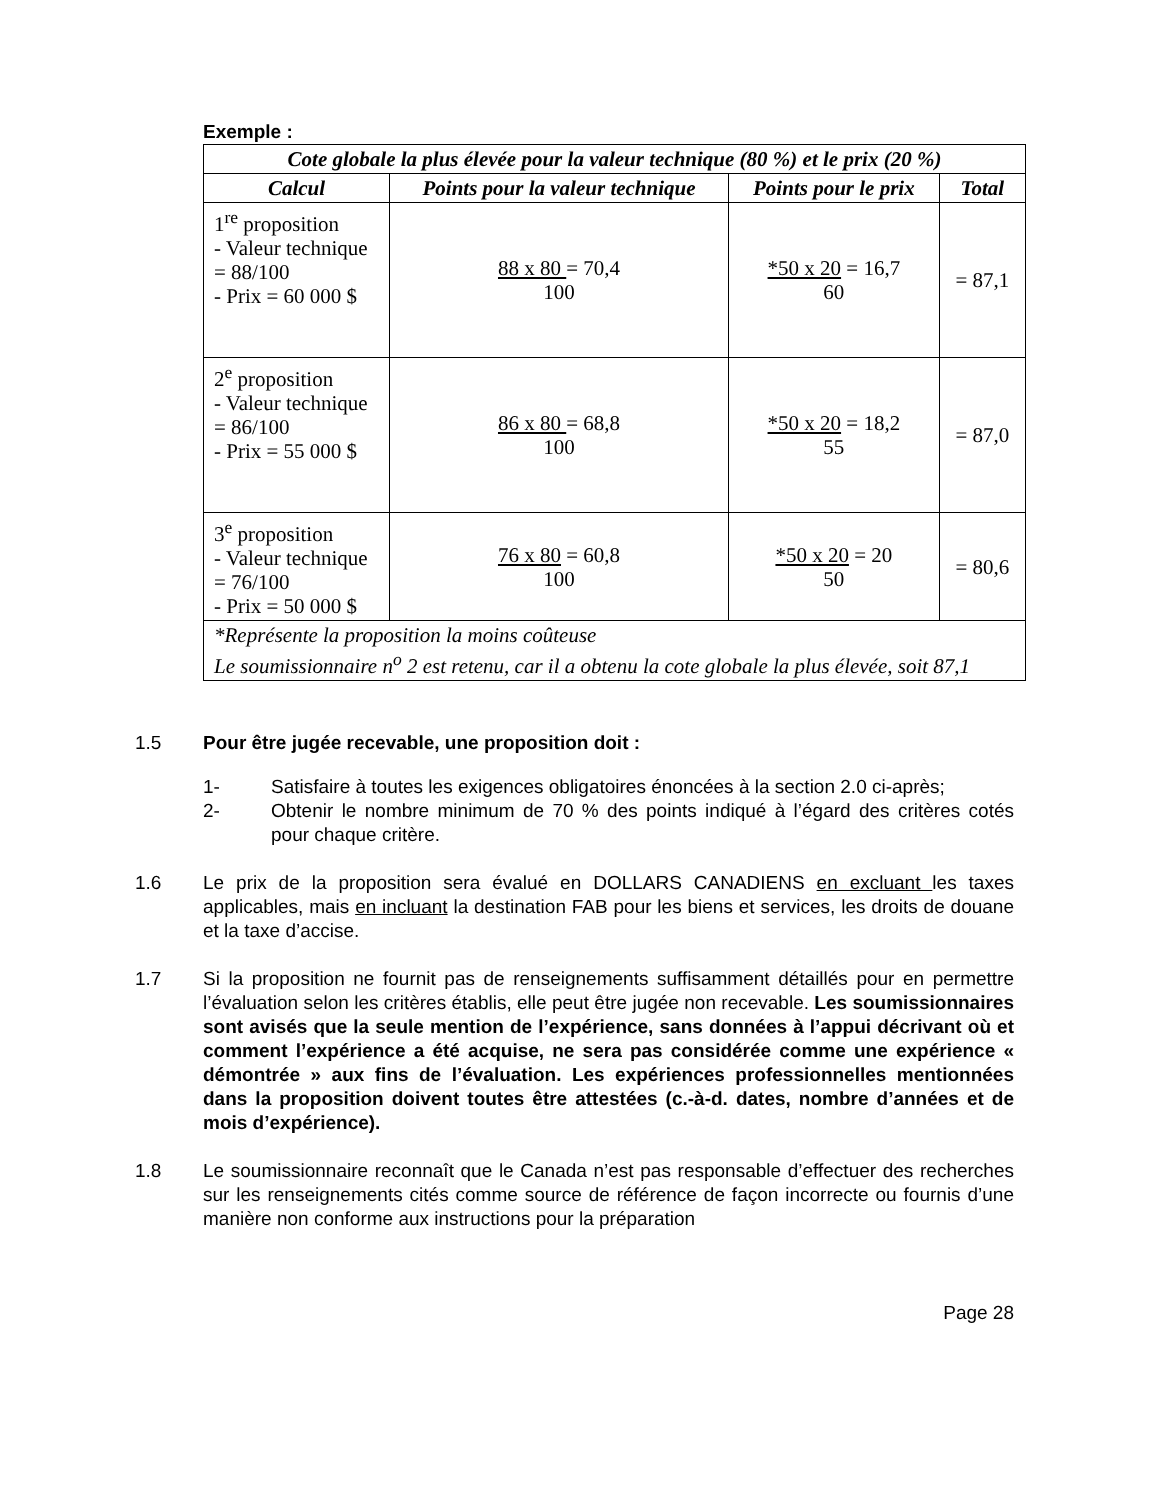Exemple :
| Cote globale la plus élevée pour la valeur technique (80 %) et le prix (20 %) | | | |
| --- | --- | --- | --- |
| Calcul | Points pour la valeur technique | Points pour le prix | Total |
| 1<sup>re</sup> proposition - Valeur technique = 88/100 - Prix = 60 000 $ | 88 x 80 = 70,4 100 | *50 x 20 = 16,7 60 | = 87,1 |
| 2<sup>e</sup> proposition - Valeur technique = 86/100 - Prix = 55 000 $ | 86 x 80 = 68,8 100 | *50 x 20 = 18,2 55 | = 87,0 |
| 3<sup>e</sup> proposition - Valeur technique = 76/100 - Prix = 50 000 $ | 76 x 80 = 60,8 100 | *50 x 20 = 20 50 | = 80,6 |
| *Représente la proposition la moins coûteuse Le soumissionnaire n<sup>o</sup> 2 est retenu, car il a obtenu la cote globale la plus élevée, soit 87,1 | | | |
1.5 Pour être jugée recevable, une proposition doit :
1- Satisfaire à toutes les exigences obligatoires énoncées à la section 2.0 ci-après;
2- Obtenir le nombre minimum de 70 % des points indiqué à l’égard des critères cotés pour chaque critère.
1.6 Le prix de la proposition sera évalué en DOLLARS CANADIENS en excluant les taxes applicables, mais en incluant la destination FAB pour les biens et services, les droits de douane et la taxe d’accise.
1.7 Si la proposition ne fournit pas de renseignements suffisamment détaillés pour en permettre l’évaluation selon les critères établis, elle peut être jugée non recevable. Les soumissionnaires sont avisés que la seule mention de l’expérience, sans données à l’appui décrivant où et comment l’expérience a été acquise, ne sera pas considérée comme une expérience « démontrée » aux fins de l’évaluation. Les expériences professionnelles mentionnées dans la proposition doivent toutes être attestées (c.-à-d. dates, nombre d’années et de mois d’expérience).
1.8 Le soumissionnaire reconnaît que le Canada n’est pas responsable d’effectuer des recherches sur les renseignements cités comme source de référence de façon incorrecte ou fournis d’une manière non conforme aux instructions pour la préparation
Page 28